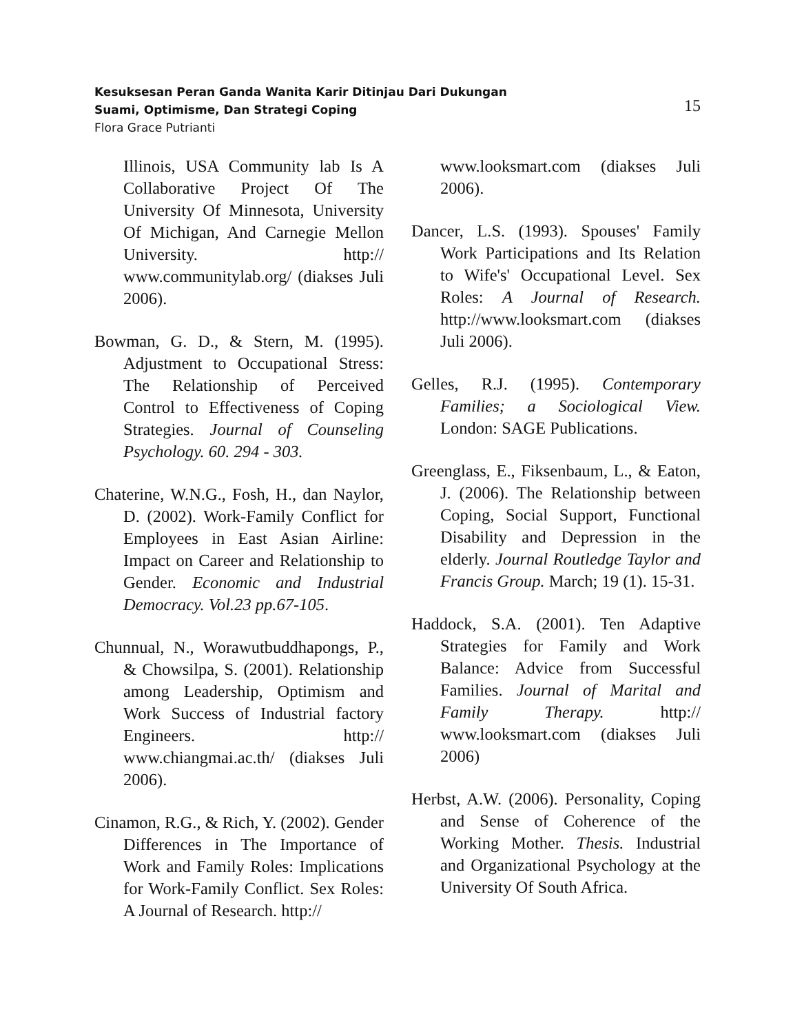Kesuksesan Peran Ganda Wanita Karir Ditinjau Dari Dukungan
Suami, Optimisme, Dan Strategi Coping
Flora Grace Putrianti
15
Illinois, USA Community lab Is A Collaborative Project Of The University Of Minnesota, University Of Michigan, And Carnegie Mellon University. http:// www.communitylab.org/ (diakses Juli 2006).
Bowman, G. D., & Stern, M. (1995). Adjustment to Occupational Stress: The Relationship of Perceived Control to Effectiveness of Coping Strategies. Journal of Counseling Psychology. 60. 294 - 303.
Chaterine, W.N.G., Fosh, H., dan Naylor, D. (2002). Work-Family Conflict for Employees in East Asian Airline: Impact on Career and Relationship to Gender. Economic and Industrial Democracy. Vol.23 pp.67-105.
Chunnual, N., Worawutbuddhapongs, P., & Chowsilpa, S. (2001). Relationship among Leadership, Optimism and Work Success of Industrial factory Engineers. http:// www.chiangmai.ac.th/ (diakses Juli 2006).
Cinamon, R.G., & Rich, Y. (2002). Gender Differences in The Importance of Work and Family Roles: Implications for Work-Family Conflict. Sex Roles: A Journal of Research. http://
www.looksmart.com (diakses Juli 2006).
Dancer, L.S. (1993). Spouses' Family Work Participations and Its Relation to Wife's' Occupational Level. Sex Roles: A Journal of Research. http://www.looksmart.com (diakses Juli 2006).
Gelles, R.J. (1995). Contemporary Families; a Sociological View. London: SAGE Publications.
Greenglass, E., Fiksenbaum, L., & Eaton, J. (2006). The Relationship between Coping, Social Support, Functional Disability and Depression in the elderly. Journal Routledge Taylor and Francis Group. March; 19 (1). 15-31.
Haddock, S.A. (2001). Ten Adaptive Strategies for Family and Work Balance: Advice from Successful Families. Journal of Marital and Family Therapy. http:// www.looksmart.com (diakses Juli 2006)
Herbst, A.W. (2006). Personality, Coping and Sense of Coherence of the Working Mother. Thesis. Industrial and Organizational Psychology at the University Of South Africa.